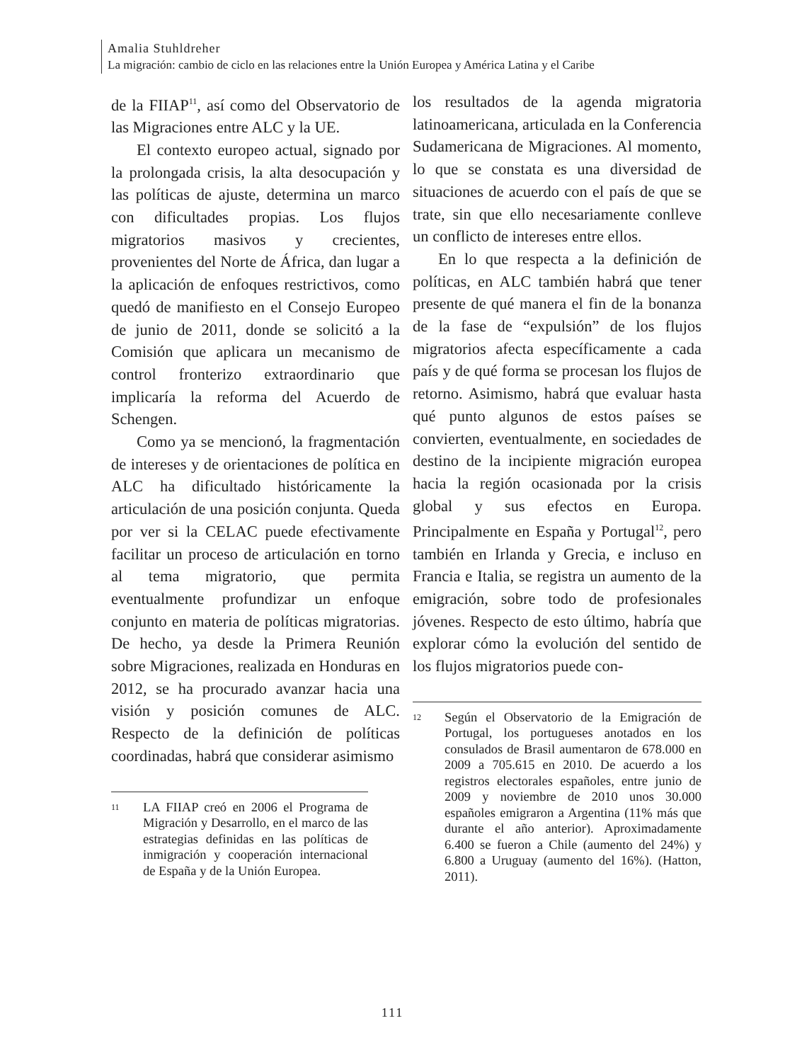Amalia Stuhldreher
La migración: cambio de ciclo en las relaciones entre la Unión Europea y América Latina y el Caribe
de la FIIAP<sup>11</sup>, así como del Observatorio de las Migraciones entre ALC y la UE.
El contexto europeo actual, signado por la prolongada crisis, la alta desocupación y las políticas de ajuste, determina un marco con dificultades propias. Los flujos migratorios masivos y crecientes, provenientes del Norte de África, dan lugar a la aplicación de enfoques restrictivos, como quedó de manifiesto en el Consejo Europeo de junio de 2011, donde se solicitó a la Comisión que aplicara un mecanismo de control fronterizo extraordinario que implicaría la reforma del Acuerdo de Schengen.
Como ya se mencionó, la fragmentación de intereses y de orientaciones de política en ALC ha dificultado históricamente la articulación de una posición conjunta. Queda por ver si la CELAC puede efectivamente facilitar un proceso de articulación en torno al tema migratorio, que permita eventualmente profundizar un enfoque conjunto en materia de políticas migratorias. De hecho, ya desde la Primera Reunión sobre Migraciones, realizada en Honduras en 2012, se ha procurado avanzar hacia una visión y posición comunes de ALC. Respecto de la definición de políticas coordinadas, habrá que considerar asimismo
11
LA FIIAP creó en 2006 el Programa de Migración y Desarrollo, en el marco de las estrategias definidas en las políticas de inmigración y cooperación internacional de España y de la Unión Europea.
los resultados de la agenda migratoria latinoamericana, articulada en la Conferencia Sudamericana de Migraciones. Al momento, lo que se constata es una diversidad de situaciones de acuerdo con el país de que se trate, sin que ello necesariamente conlleve un conflicto de intereses entre ellos.
En lo que respecta a la definición de políticas, en ALC también habrá que tener presente de qué manera el fin de la bonanza de la fase de “expulsión” de los flujos migratorios afecta específicamente a cada país y de qué forma se procesan los flujos de retorno. Asimismo, habrá que evaluar hasta qué punto algunos de estos países se convierten, eventualmente, en sociedades de destino de la incipiente migración europea hacia la región ocasionada por la crisis global y sus efectos en Europa. Principalmente en España y Portugal<sup>12</sup>, pero también en Irlanda y Grecia, e incluso en Francia e Italia, se registra un aumento de la emigración, sobre todo de profesionales jóvenes. Respecto de esto último, habría que explorar cómo la evolución del sentido de los flujos migratorios puede con-
12
Según el Observatorio de la Emigración de Portugal, los portugueses anotados en los consulados de Brasil aumentaron de 678.000 en 2009 a 705.615 en 2010. De acuerdo a los registros electorales españoles, entre junio de 2009 y noviembre de 2010 unos 30.000 españoles emigraron a Argentina (11% más que durante el año anterior). Aproximadamente 6.400 se fueron a Chile (aumento del 24%) y 6.800 a Uruguay (aumento del 16%). (Hatton, 2011).
111